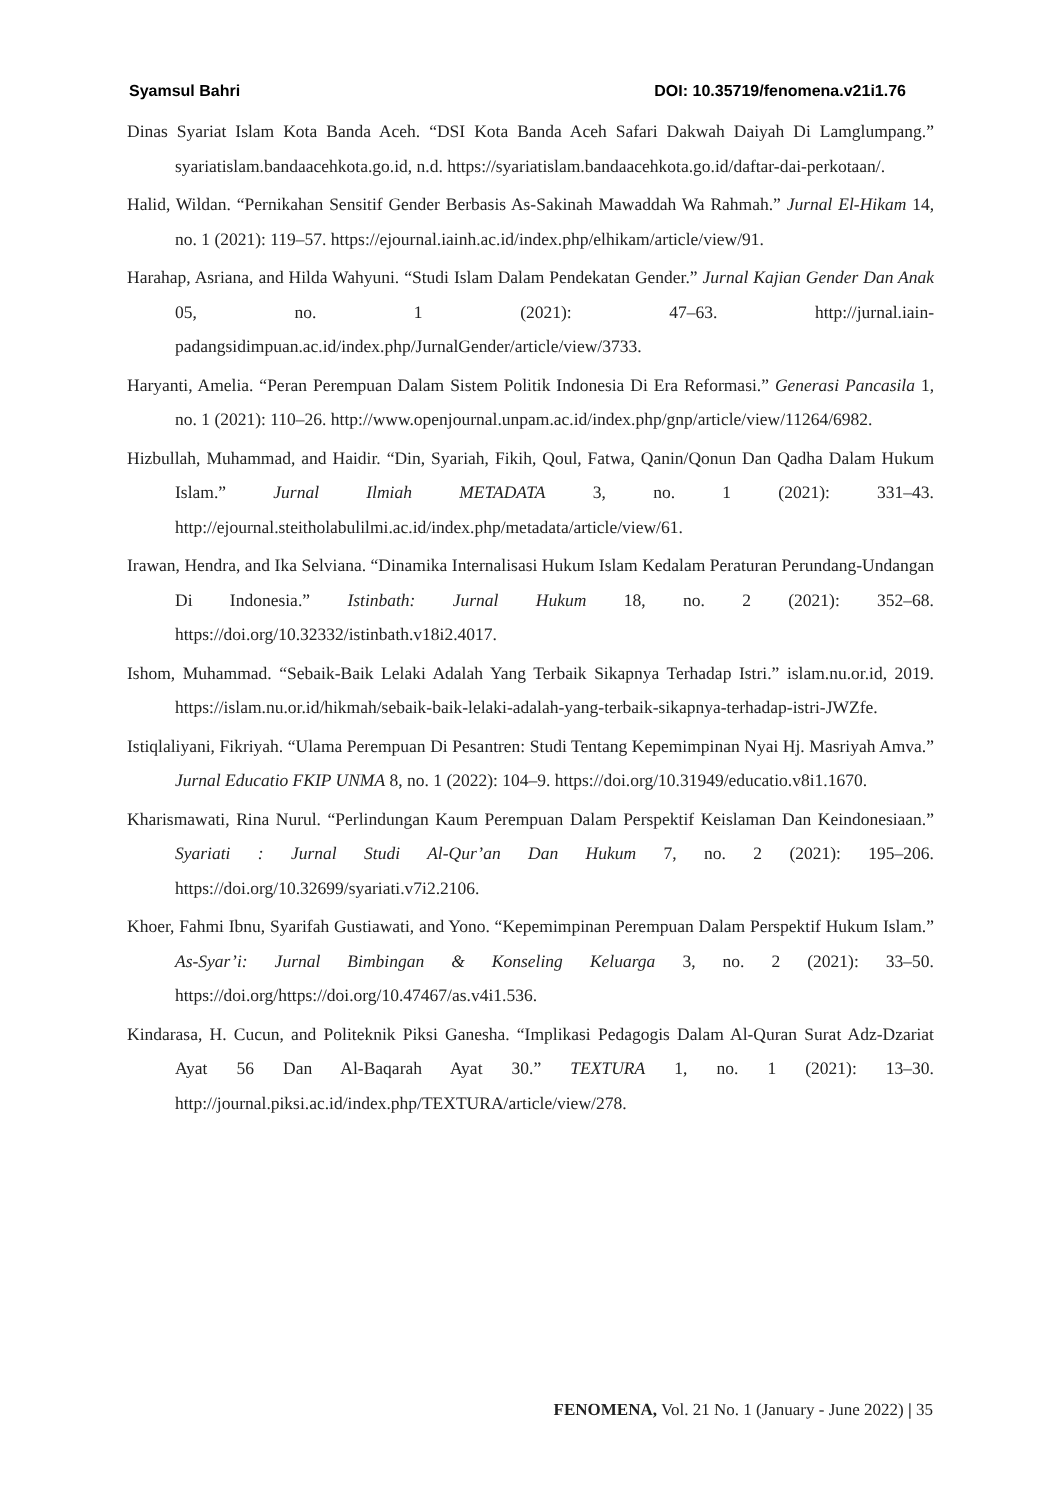Syamsul Bahri DOI: 10.35719/fenomena.v21i1.76
Dinas Syariat Islam Kota Banda Aceh. “DSI Kota Banda Aceh Safari Dakwah Daiyah Di Lamglumpang.” syariatislam.bandaacehkota.go.id, n.d. https://syariatislam.bandaacehkota.go.id/daftar-dai-perkotaan/.
Halid, Wildan. “Pernikahan Sensitif Gender Berbasis As-Sakinah Mawaddah Wa Rahmah.” Jurnal El-Hikam 14, no. 1 (2021): 119–57. https://ejournal.iainh.ac.id/index.php/elhikam/article/view/91.
Harahap, Asriana, and Hilda Wahyuni. “Studi Islam Dalam Pendekatan Gender.” Jurnal Kajian Gender Dan Anak 05, no. 1 (2021): 47–63. http://jurnal.iain-padangsidimpuan.ac.id/index.php/JurnalGender/article/view/3733.
Haryanti, Amelia. “Peran Perempuan Dalam Sistem Politik Indonesia Di Era Reformasi.” Generasi Pancasila 1, no. 1 (2021): 110–26. http://www.openjournal.unpam.ac.id/index.php/gnp/article/view/11264/6982.
Hizbullah, Muhammad, and Haidir. “Din, Syariah, Fikih, Qoul, Fatwa, Qanin/Qonun Dan Qadha Dalam Hukum Islam.” Jurnal Ilmiah METADATA 3, no. 1 (2021): 331–43. http://ejournal.steitholabulilmi.ac.id/index.php/metadata/article/view/61.
Irawan, Hendra, and Ika Selviana. “Dinamika Internalisasi Hukum Islam Kedalam Peraturan Perundang-Undangan Di Indonesia.” Istinbath: Jurnal Hukum 18, no. 2 (2021): 352–68. https://doi.org/10.32332/istinbath.v18i2.4017.
Ishom, Muhammad. “Sebaik-Baik Lelaki Adalah Yang Terbaik Sikapnya Terhadap Istri.” islam.nu.or.id, 2019. https://islam.nu.or.id/hikmah/sebaik-baik-lelaki-adalah-yang-terbaik-sikapnya-terhadap-istri-JWZfe.
Istiqlaliyani, Fikriyah. “Ulama Perempuan Di Pesantren: Studi Tentang Kepemimpinan Nyai Hj. Masriyah Amva.” Jurnal Educatio FKIP UNMA 8, no. 1 (2022): 104–9. https://doi.org/10.31949/educatio.v8i1.1670.
Kharismawati, Rina Nurul. “Perlindungan Kaum Perempuan Dalam Perspektif Keislaman Dan Keindonesiaan.” Syariati : Jurnal Studi Al-Qur’an Dan Hukum 7, no. 2 (2021): 195–206. https://doi.org/10.32699/syariati.v7i2.2106.
Khoer, Fahmi Ibnu, Syarifah Gustiawati, and Yono. “Kepemimpinan Perempuan Dalam Perspektif Hukum Islam.” As-Syar’i: Jurnal Bimbingan & Konseling Keluarga 3, no. 2 (2021): 33–50. https://doi.org/https://doi.org/10.47467/as.v4i1.536.
Kindarasa, H. Cucun, and Politeknik Piksi Ganesha. “Implikasi Pedagogis Dalam Al-Quran Surat Adz-Dzariat Ayat 56 Dan Al-Baqarah Ayat 30.” TEXTURA 1, no. 1 (2021): 13–30. http://journal.piksi.ac.id/index.php/TEXTURA/article/view/278.
FENOMENA, Vol. 21 No. 1 (January - June 2022) | 35